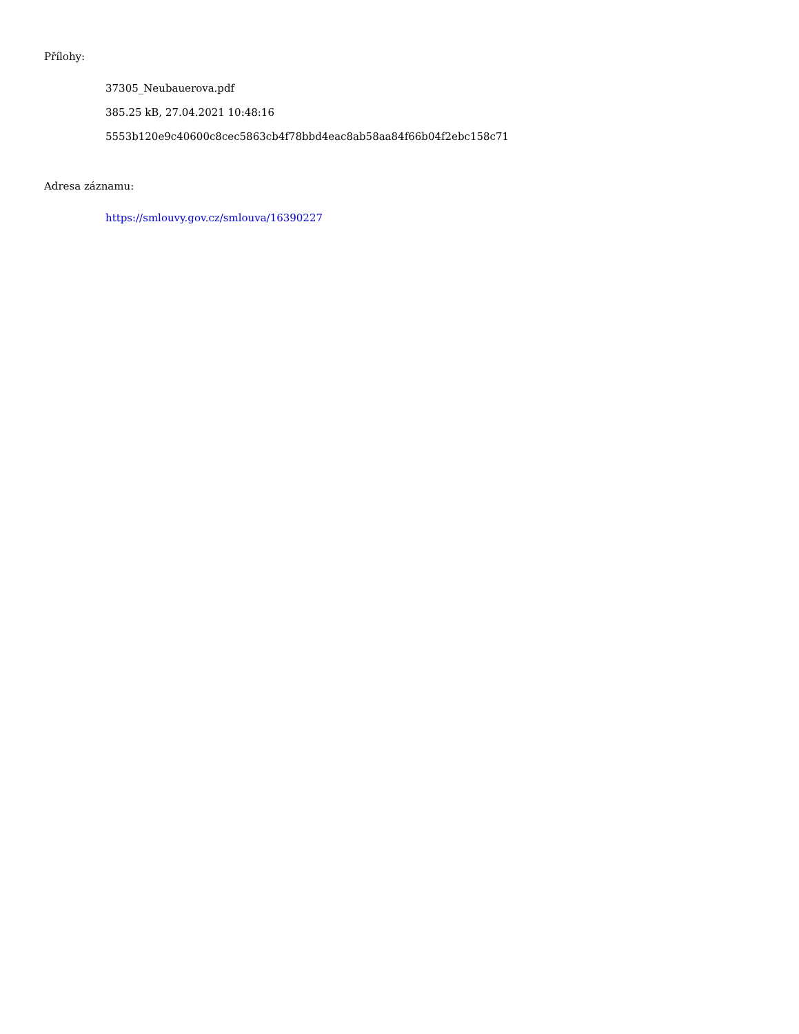Přílohy:
37305_Neubauerova.pdf
385.25 kB, 27.04.2021 10:48:16
5553b120e9c40600c8cec5863cb4f78bbd4eac8ab58aa84f66b04f2ebc158c71
Adresa záznamu:
https://smlouvy.gov.cz/smlouva/16390227